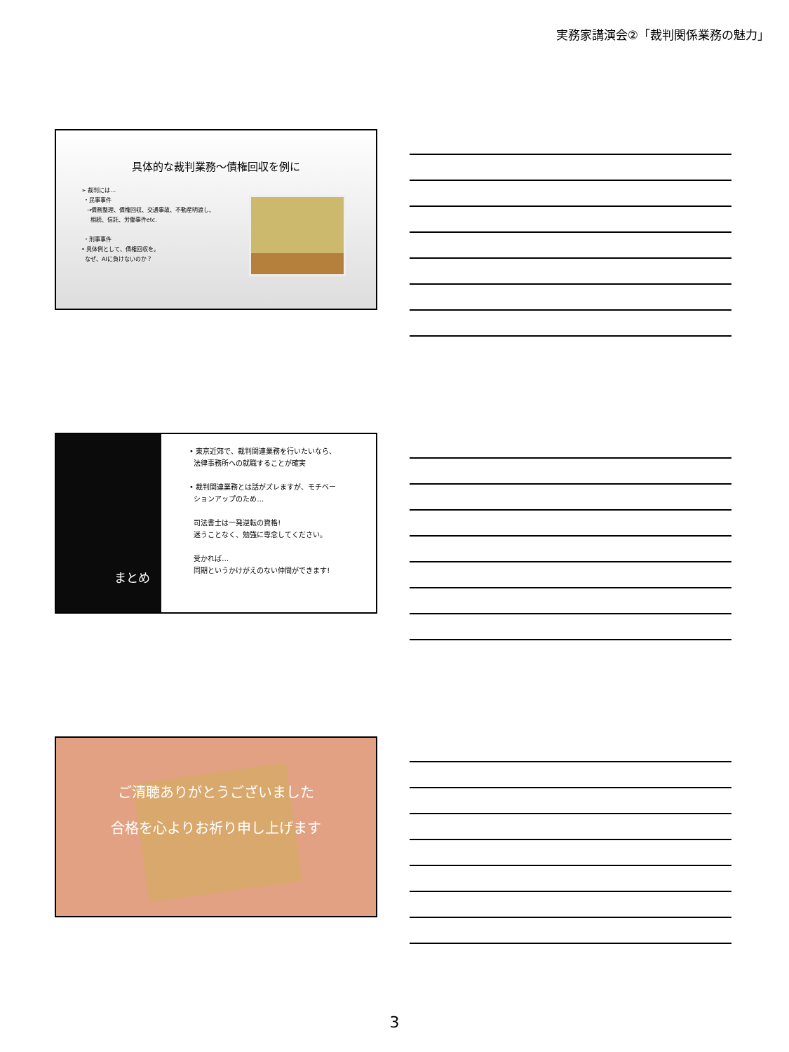実務家講演会②「裁判関係業務の魅力」
具体的な裁判業務～債権回収を例に
➢ 裁判には…
・民事事件
→債務整理、債権回収、交通事故、不動産明渡し、
相続、信託、労働事件etc.
・刑事事件
• 具体例として、債権回収を。
なぜ、AIに負けないのか？
まとめ
• 東京近郊で、裁判関連業務を行いたいなら、
法律事務所への就職することが確実
• 裁判関連業務とは話がズレますが、モチベー
ションアップのため…
司法書士は一発逆転の資格!
迷うことなく、勉強に専念してください。
受かれば…
同期というかけがえのない仲間ができます!
ご清聴ありがとうございました
合格を心よりお祈り申し上げます
3